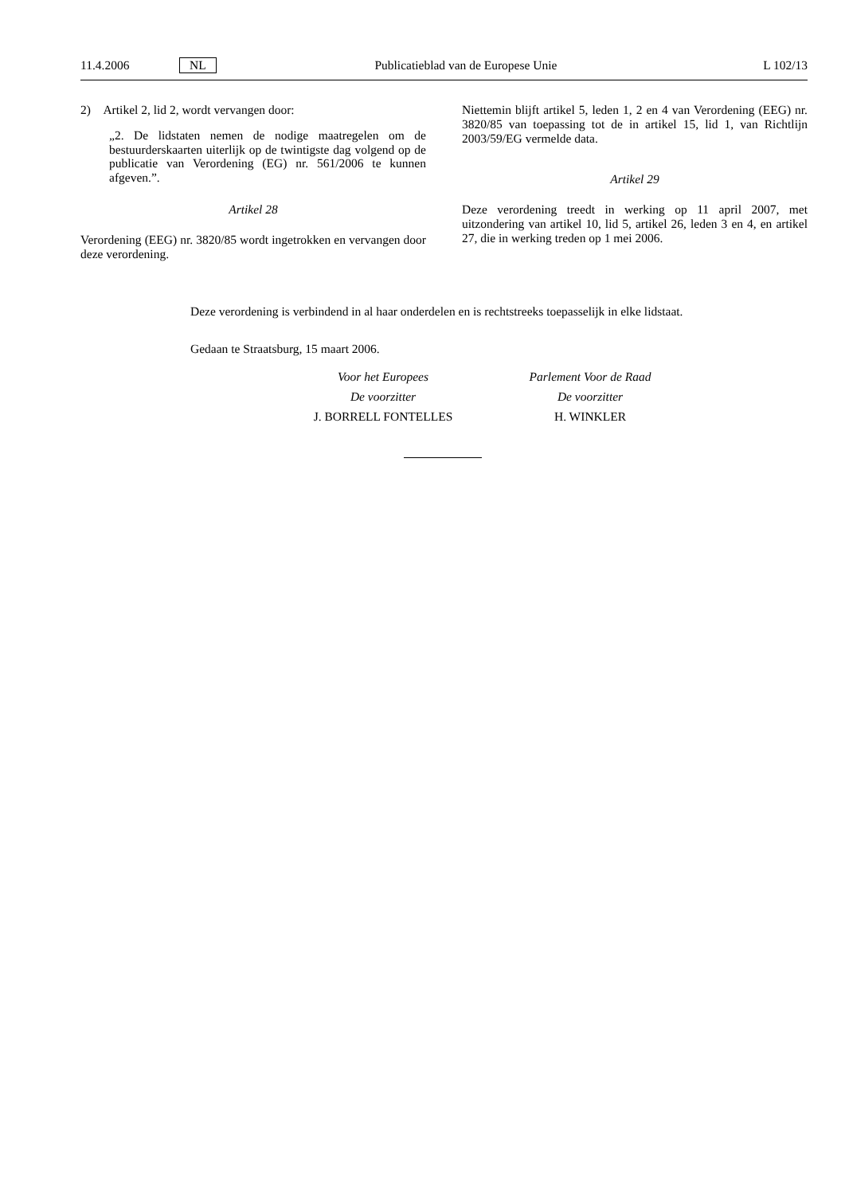11.4.2006 NL Publicatieblad van de Europese Unie L 102/13
2) Artikel 2, lid 2, wordt vervangen door:
„2. De lidstaten nemen de nodige maatregelen om de bestuurderskaarten uiterlijk op de twintigste dag volgend op de publicatie van Verordening (EG) nr. 561/2006 te kunnen afgeven.”.
Artikel 28
Verordening (EEG) nr. 3820/85 wordt ingetrokken en vervangen door deze verordening.
Niettemin blijft artikel 5, leden 1, 2 en 4 van Verordening (EEG) nr. 3820/85 van toepassing tot de in artikel 15, lid 1, van Richtlijn 2003/59/EG vermelde data.
Artikel 29
Deze verordening treedt in werking op 11 april 2007, met uitzondering van artikel 10, lid 5, artikel 26, leden 3 en 4, en artikel 27, die in werking treden op 1 mei 2006.
Deze verordening is verbindend in al haar onderdelen en is rechtstreeks toepasselijk in elke lidstaat.
Gedaan te Straatsburg, 15 maart 2006.
Voor het Europees
De voorzitter
J. BORRELL FONTELLES
Parlement Voor de Raad
De voorzitter
H. WINKLER